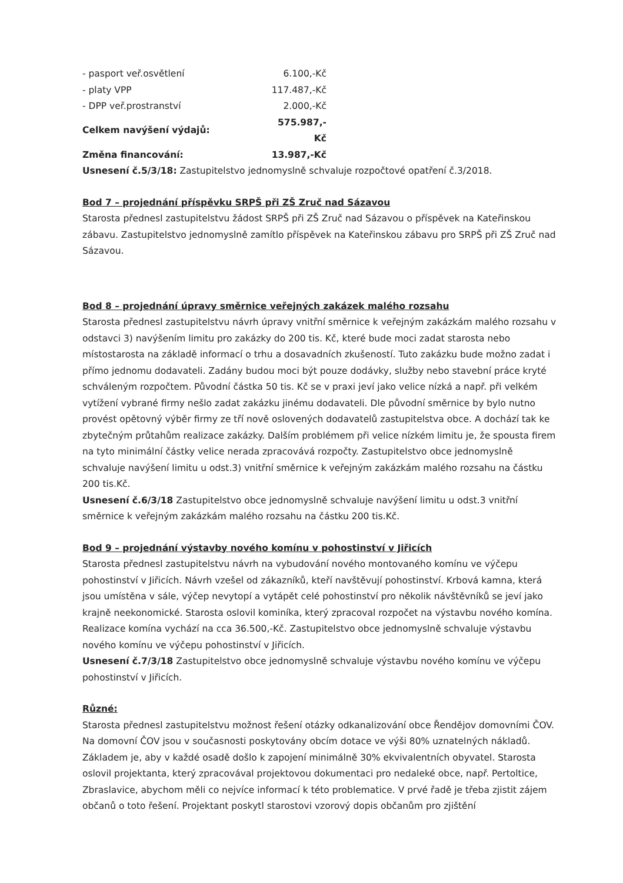| - pasport veř.osvětlení | 6.100,-Kč |
| - platy VPP | 117.487,-Kč |
| - DPP veř.prostranství | 2.000,-Kč |
| Celkem navýšení výdajů: | 575.987,-Kč |
| Změna financování: | 13.987,-Kč |
Usnesení č.5/3/18: Zastupitelstvo jednomyslně schvaluje rozpočtové opatření č.3/2018.
Bod 7 – projednání příspěvku SRPŠ při ZŠ Zruč nad Sázavou
Starosta přednesl zastupitelstvu žádost SRPŠ při ZŠ Zruč nad Sázavou o příspěvek na Kateřinskou zábavu. Zastupitelstvo jednomyslně zamítlo příspěvek na Kateřinskou zábavu pro SRPŠ při ZŠ Zruč nad Sázavou.
Bod 8 – projednání úpravy směrnice veřejných zakázek malého rozsahu
Starosta přednesl zastupitelstvu návrh úpravy vnitřní směrnice k veřejným zakázkám malého rozsahu v odstavci 3) navýšením limitu pro zakázky do 200 tis. Kč, které bude moci zadat starosta nebo místostarosta na základě informací o trhu a dosavadních zkušeností. Tuto zakázku bude možno zadat i přímo jednomu dodavateli. Zadány budou moci být pouze dodávky, služby nebo stavební práce kryté schváleným rozpočtem. Původní částka 50 tis. Kč se v praxi jeví jako velice nízká a např. při velkém vytížení vybrané firmy nešlo zadat zakázku jinému dodavateli. Dle původní směrnice by bylo nutno provést opětovný výběr firmy ze tří nově oslovených dodavatelů zastupitelstva obce. A dochází tak ke zbytečným průtahům realizace zakázky. Dalším problémem při velice nízkém limitu je, že spousta firem na tyto minimální částky velice nerada zpracovává rozpočty. Zastupitelstvo obce jednomyslně schvaluje navýšení limitu u odst.3) vnitřní směrnice k veřejným zakázkám malého rozsahu na částku 200 tis.Kč.
Usnesení č.6/3/18 Zastupitelstvo obce jednomyslně schvaluje navýšení limitu u odst.3 vnitřní směrnice k veřejným zakázkám malého rozsahu na částku 200 tis.Kč.
Bod 9 – projednání výstavby nového komínu v pohostinství v Jiřicích
Starosta přednesl zastupitelstvu návrh na vybudování nového montovaného komínu ve výčepu pohostinství v Jiřicích. Návrh vzešel od zákazníků, kteří navštěvují pohostinství. Krbová kamna, která jsou umístěna v sále, výčep nevytopí a vytápět celé pohostinství pro několik návštěvníků se jeví jako krajně neekonomické. Starosta oslovil kominíka, který zpracoval rozpočet na výstavbu nového komína. Realizace komína vychází na cca 36.500,-Kč. Zastupitelstvo obce jednomyslně schvaluje výstavbu nového komínu ve výčepu pohostinství v Jiřicích.
Usnesení č.7/3/18 Zastupitelstvo obce jednomyslně schvaluje výstavbu nového komínu ve výčepu pohostinství v Jiřicích.
Různé:
Starosta přednesl zastupitelstvu možnost řešení otázky odkanalizování obce Řendějov domovními ČOV. Na domovní ČOV jsou v současnosti poskytovány obcím dotace ve výši 80% uznatelných nákladů. Základem je, aby v každé osadě došlo k zapojení minimálně 30% ekvivalentních obyvatel. Starosta oslovil projektanta, který zpracovával projektovou dokumentaci pro nedaleké obce, např. Pertoltice, Zbraslavice, abychom měli co nejvíce informací k této problematice. V prvé řadě je třeba zjistit zájem občanů o toto řešení. Projektant poskytl starostovi vzorový dopis občanům pro zjištění